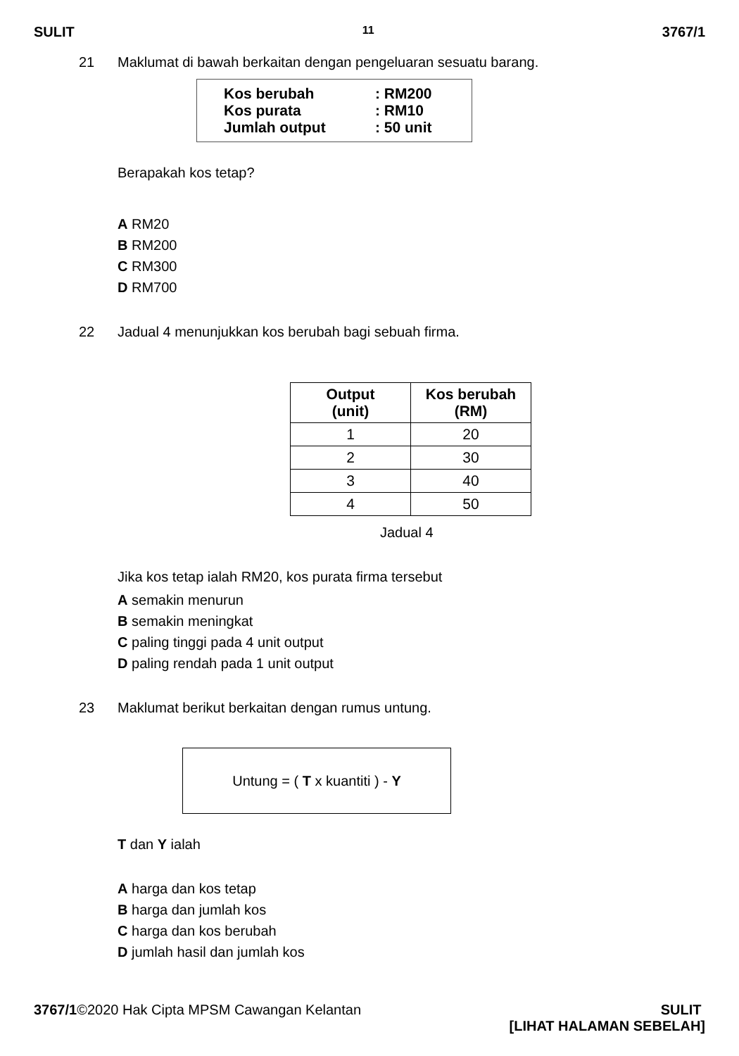SULIT 11 3767/1
21 Maklumat di bawah berkaitan dengan pengeluaran sesuatu barang.
Kos berubah: RM200
Kos purata: RM10
Jumlah output: 50 unit
Berapakah kos tetap?
A RM20
B RM200
C RM300
D RM700
22 Jadual 4 menunjukkan kos berubah bagi sebuah firma.
| Output (unit) | Kos berubah (RM) |
| --- | --- |
| 1 | 20 |
| 2 | 30 |
| 3 | 40 |
| 4 | 50 |
Jadual 4
Jika kos tetap ialah RM20, kos purata firma tersebut
A semakin menurun
B semakin meningkat
C paling tinggi pada 4 unit output
D paling rendah pada 1 unit output
23 Maklumat berikut berkaitan dengan rumus untung.
Untung = ( T x kuantiti ) - Y
T dan Y ialah
A harga dan kos tetap
B harga dan jumlah kos
C harga dan kos berubah
D jumlah hasil dan jumlah kos
3767/1©2020 Hak Cipta MPSM Cawangan Kelantan SULIT
[LIHAT HALAMAN SEBELAH]